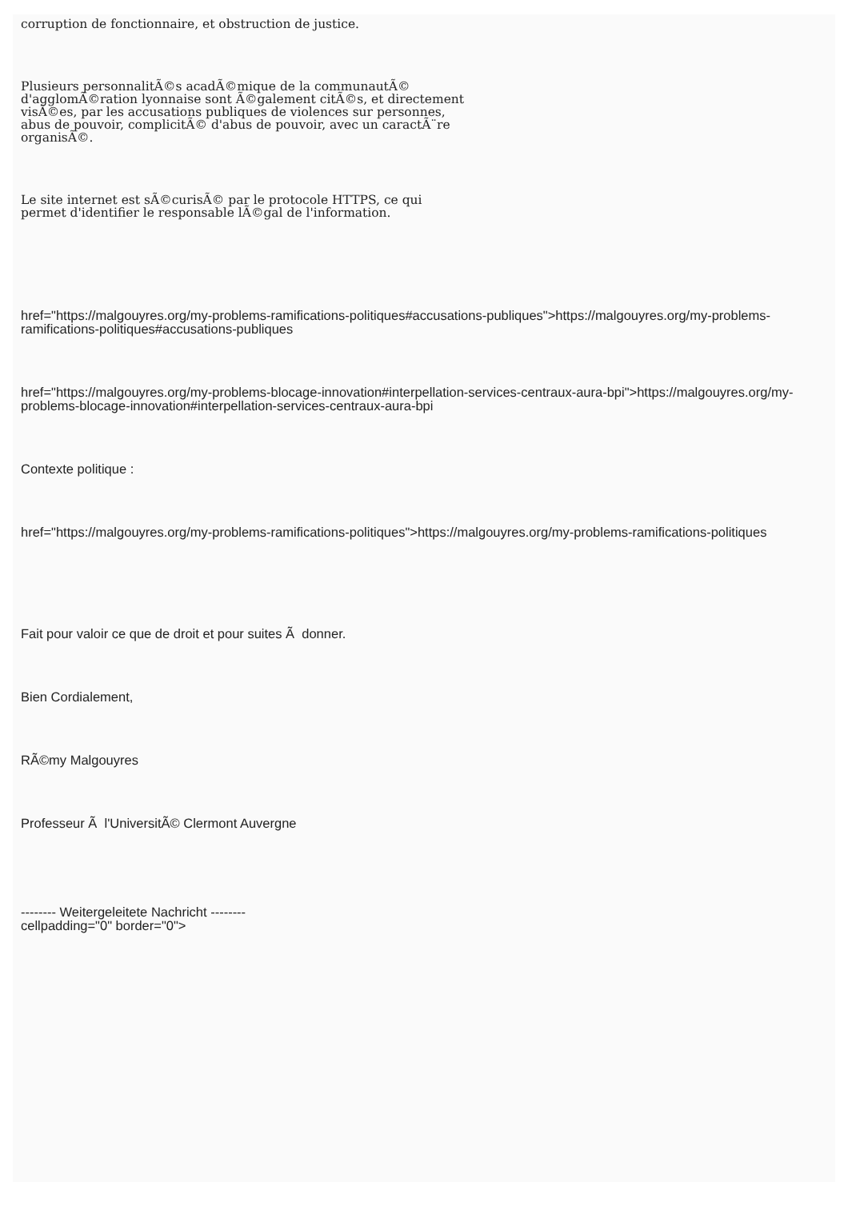corruption de fonctionnaire, et obstruction de justice.
Plusieurs personnalitÃ©s acadÃ©mique de la communautÃ©
d'agglomÃ©ration lyonnaise sont Ã©galement citÃ©s, et directement
visÃ©es, par les accusations publiques de violences sur personnes,
abus de pouvoir, complicitÃ© d'abus de pouvoir, avec un caractÃ¨re
organisÃ©.
Le site internet est sÃ©curisÃ© par le protocole HTTPS, ce qui
permet d'identifier le responsable lÃ©gal de l'information.
href="https://malgouyres.org/my-problems-ramifications-politiques#accusations-publiques">https://malgouyres.org/my-problems-ramifications-politiques#accusations-publiques
href="https://malgouyres.org/my-problems-blocage-innovation#interpellation-services-centraux-aura-bpi">https://malgouyres.org/my-problems-blocage-innovation#interpellation-services-centraux-aura-bpi
Contexte politique :
href="https://malgouyres.org/my-problems-ramifications-politiques">https://malgouyres.org/my-problems-ramifications-politiques
Fait pour valoir ce que de droit et pour suites Ã donner.
Bien Cordialement,
RÃ©my Malgouyres
Professeur Ã l'UniversitÃ© Clermont Auvergne
-------- Weitergeleitete Nachricht --------
cellpadding="0" border="0">